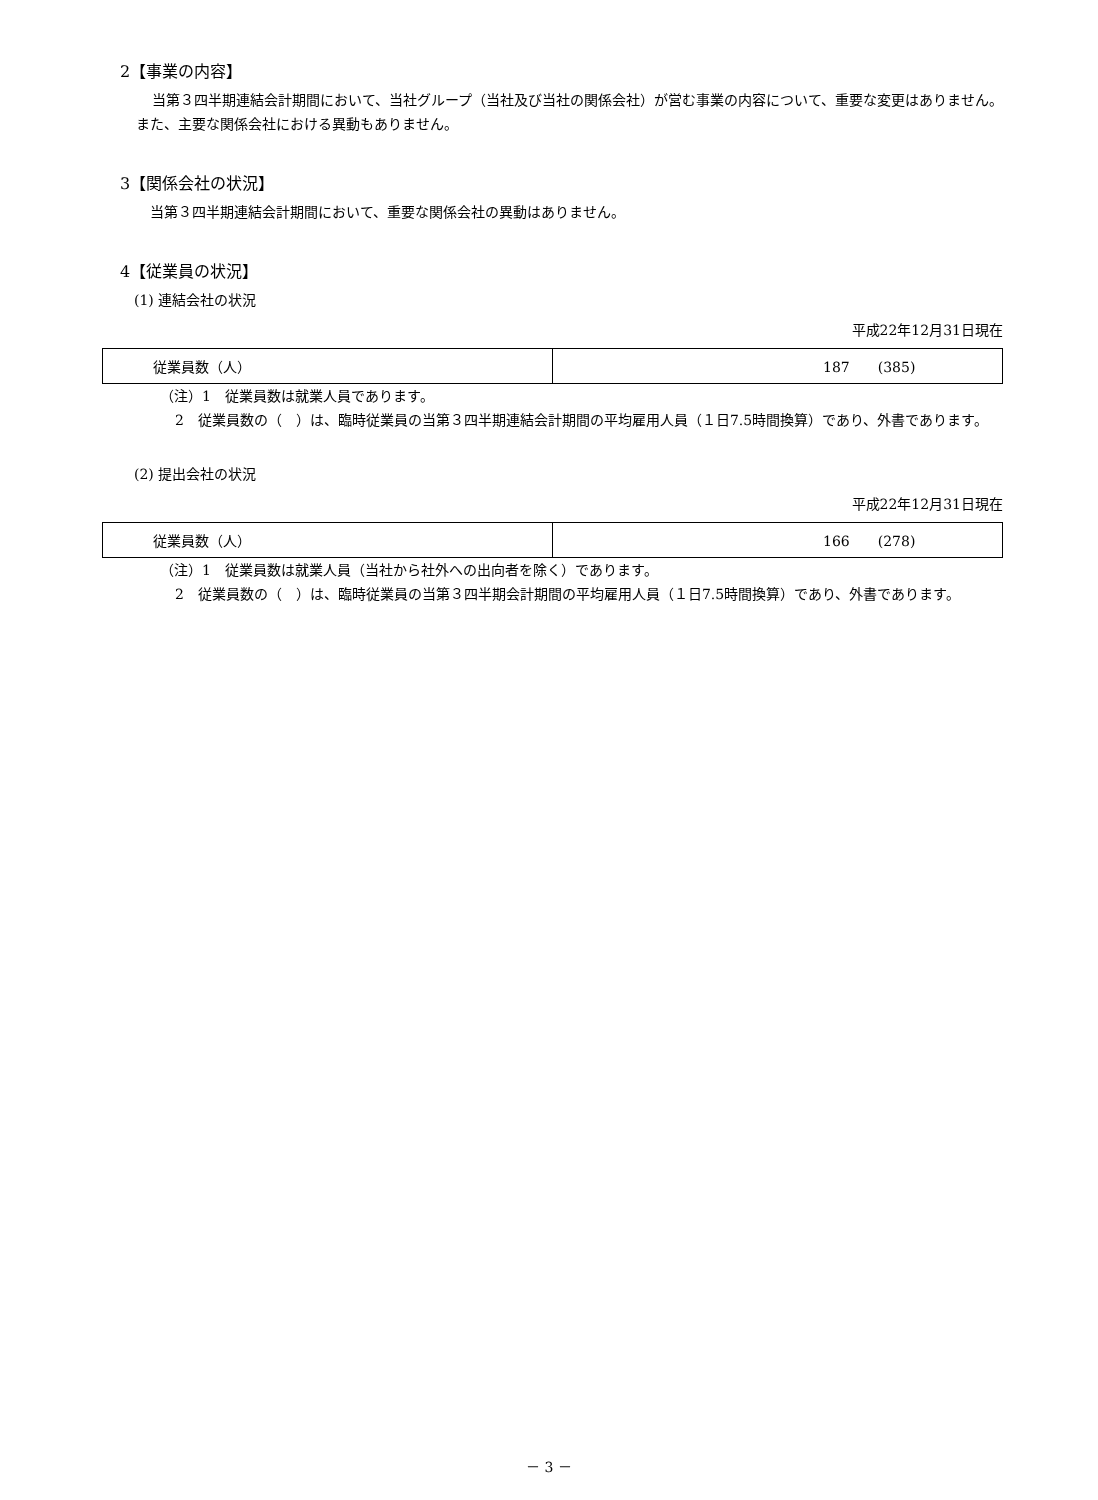2【事業の内容】
当第３四半期連結会計期間において、当社グループ（当社及び当社の関係会社）が営む事業の内容について、重要な変更はありません。また、主要な関係会社における異動もありません。
3【関係会社の状況】
当第３四半期連結会計期間において、重要な関係会社の異動はありません。
4【従業員の状況】
(1) 連結会社の状況
平成22年12月31日現在
| 従業員数（人） | 187 (385) |
（注）1　従業員数は就業人員であります。
2　従業員数の（　）は、臨時従業員の当第３四半期連結会計期間の平均雇用人員（１日7.5時間換算）であり、外書であります。
(2) 提出会社の状況
平成22年12月31日現在
| 従業員数（人） | 166 (278) |
（注）1　従業員数は就業人員（当社から社外への出向者を除く）であります。
2　従業員数の（　）は、臨時従業員の当第３四半期会計期間の平均雇用人員（１日7.5時間換算）であり、外書であります。
－ 3 －